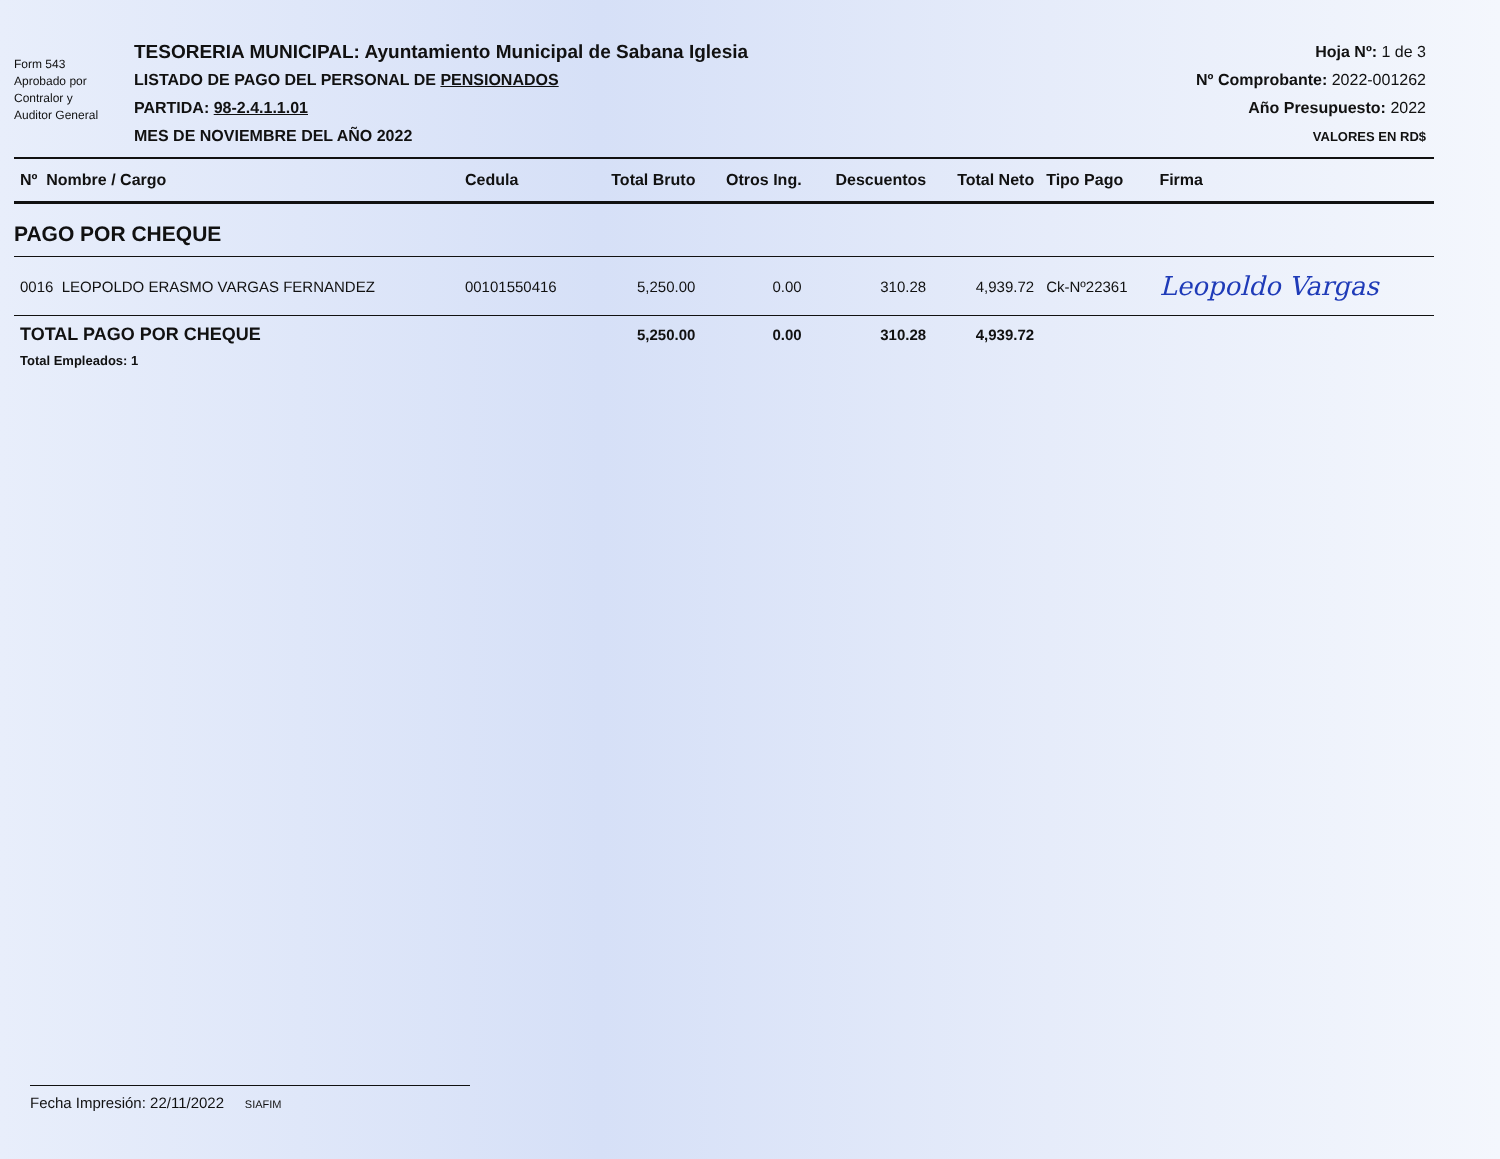Form 543
Aprobado por
Contralor y
Auditor General
TESORERIA MUNICIPAL: Ayuntamiento Municipal de Sabana Iglesia
LISTADO DE PAGO DEL PERSONAL DE PENSIONADOS
PARTIDA: 98-2.4.1.1.01
MES DE NOVIEMBRE DEL AÑO 2022
Hoja Nº: 1 de 3
Nº Comprobante: 2022-001262
Año Presupuesto: 2022
VALORES EN RD$
| Nº Nombre / Cargo | Cedula | Total Bruto | Otros Ing. | Descuentos | Total Neto | Tipo Pago | Firma |
| --- | --- | --- | --- | --- | --- | --- | --- |
| PAGO POR CHEQUE | | | | | | | |
| 0016 LEOPOLDO ERASMO VARGAS FERNANDEZ | 00101550416 | 5,250.00 | 0.00 | 310.28 | 4,939.72 | Ck-Nº22361 | Leopoldo Vargas |
| TOTAL PAGO POR CHEQUE | | 5,250.00 | 0.00 | 310.28 | 4,939.72 | | |
| Total Empleados: 1 | | | | | | | |
Fecha Impresión: 22/11/2022 SIAFIM